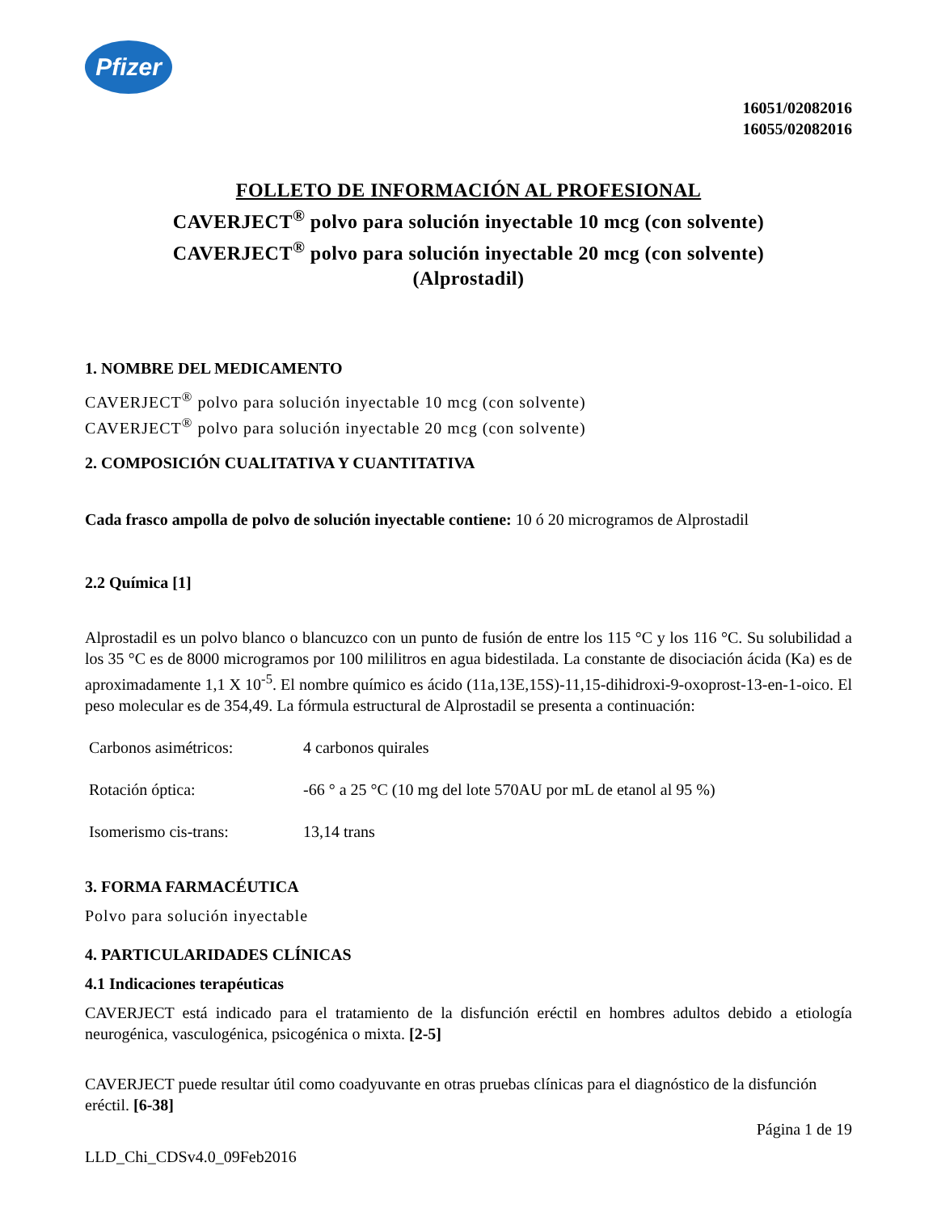Pfizer
16051/02082016
16055/02082016
FOLLETO DE INFORMACIÓN AL PROFESIONAL
CAVERJECT<sup>®</sup> polvo para solución inyectable 10 mcg (con solvente)
CAVERJECT<sup>®</sup> polvo para solución inyectable 20 mcg (con solvente)
(Alprostadil)
1. NOMBRE DEL MEDICAMENTO
CAVERJECT<sup>®</sup> polvo para solución inyectable 10 mcg (con solvente)
CAVERJECT<sup>®</sup> polvo para solución inyectable 20 mcg (con solvente)
2. COMPOSICIÓN CUALITATIVA Y CUANTITATIVA
Cada frasco ampolla de polvo de solución inyectable contiene: 10 ó 20 microgramos de Alprostadil
2.2 Química [1]
Alprostadil es un polvo blanco o blancuzco con un punto de fusión de entre los 115 °C y los 116 °C. Su solubilidad a los 35 °C es de 8000 microgramos por 100 mililitros en agua bidestilada. La constante de disociación ácida (Ka) es de aproximadamente 1,1 X 10<sup>-5</sup>. El nombre químico es ácido (11a,13E,15S)-11,15-dihidroxi-9-oxoprost-13-en-1-oico. El peso molecular es de 354,49. La fórmula estructural de Alprostadil se presenta a continuación:
| Carbonos asimétricos: | 4 carbonos quirales |
| Rotación óptica: | -66 ° a 25 °C (10 mg del lote 570AU por mL de etanol al 95 %) |
| Isomerismo cis-trans: | 13,14 trans |
3. FORMA FARMACÉUTICA
Polvo para solución inyectable
4. PARTICULARIDADES CLÍNICAS
4.1 Indicaciones terapéuticas
CAVERJECT está indicado para el tratamiento de la disfunción eréctil en hombres adultos debido a etiología neurogénica, vasculogénica, psicogénica o mixta. [2-5]
CAVERJECT puede resultar útil como coadyuvante en otras pruebas clínicas para el diagnóstico de la disfunción eréctil. [6-38]
Página 1 de 19
LLD_Chi_CDSv4.0_09Feb2016